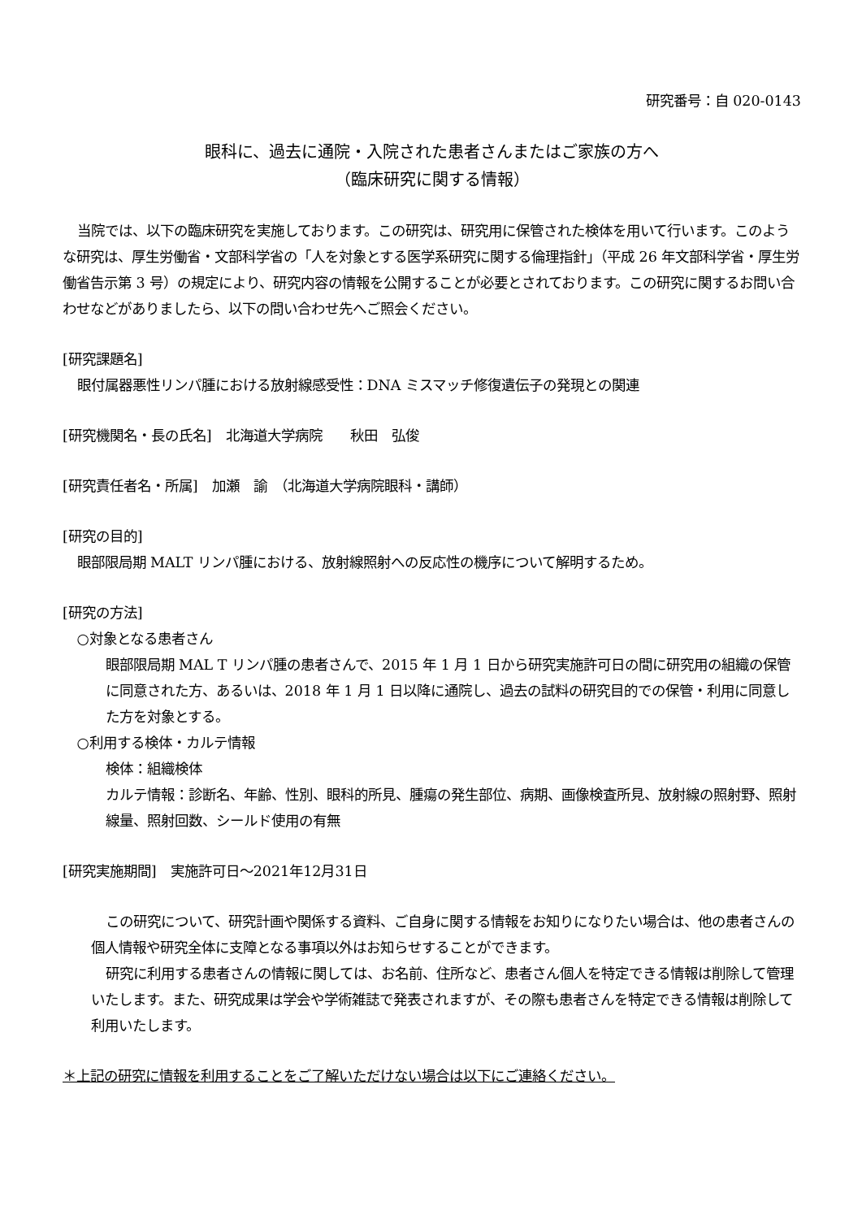研究番号：自 020-0143
眼科に、過去に通院・入院された患者さんまたはご家族の方へ
（臨床研究に関する情報）
当院では、以下の臨床研究を実施しております。この研究は、研究用に保管された検体を用いて行います。このような研究は、厚生労働省・文部科学省の「人を対象とする医学系研究に関する倫理指針」（平成 26 年文部科学省・厚生労働省告示第 3 号）の規定により、研究内容の情報を公開することが必要とされております。この研究に関するお問い合わせなどがありましたら、以下の問い合わせ先へご照会ください。
[研究課題名]
眼付属器悪性リンパ腫における放射線感受性：DNA ミスマッチ修復遺伝子の発現との関連
[研究機関名・長の氏名]　北海道大学病院　　秋田　弘俊
[研究責任者名・所属]　加瀬　諭　（北海道大学病院眼科・講師）
[研究の目的]
眼部限局期 MALT リンパ腫における、放射線照射への反応性の機序について解明するため。
[研究の方法]
○対象となる患者さん
眼部限局期 MAL T リンパ腫の患者さんで、2015 年 1 月 1 日から研究実施許可日の間に研究用の組織の保管に同意された方、あるいは、2018 年 1 月 1 日以降に通院し、過去の試料の研究目的での保管・利用に同意した方を対象とする。
○利用する検体・カルテ情報
検体：組織検体
カルテ情報：診断名、年齢、性別、眼科的所見、腫瘍の発生部位、病期、画像検査所見、放射線の照射野、照射線量、照射回数、シールド使用の有無
[研究実施期間]　実施許可日～2021年12月31日
この研究について、研究計画や関係する資料、ご自身に関する情報をお知りになりたい場合は、他の患者さんの個人情報や研究全体に支障となる事項以外はお知らせすることができます。
研究に利用する患者さんの情報に関しては、お名前、住所など、患者さん個人を特定できる情報は削除して管理いたします。また、研究成果は学会や学術雑誌で発表されますが、その際も患者さんを特定できる情報は削除して利用いたします。
＊上記の研究に情報を利用することをご了解いただけない場合は以下にご連絡ください。